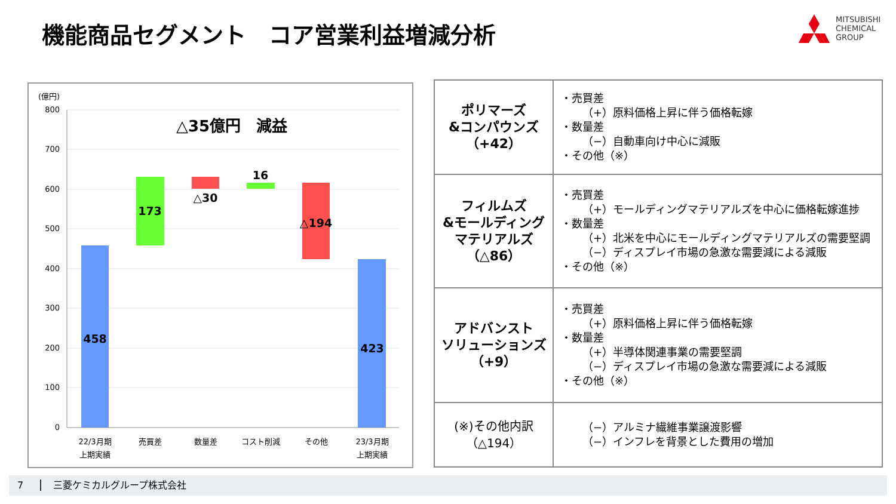機能商品セグメント　コア営業利益増減分析
MITSUBISHI
CHEMICAL
GROUP
(億円)
800
700
600
500
400
300
200
100
0
△35億円　減益
458
173
△30
16
△194
423
22/3月期
上期実績
売買差
数量差
コスト削減
その他
23/3月期
上期実績
| ポリマーズ &コンパウンズ （+42） | ・売買差 （+）原料価格上昇に伴う価格転嫁 ・数量差 （−）自動車向け中心に減販 ・その他（※） |
| フィルムズ &モールディング マテリアルズ （△86） | ・売買差 （+）モールディングマテリアルズを中心に価格転嫁進捗 ・数量差 （+）北米を中心にモールディングマテリアルズの需要堅調 （−）ディスプレイ市場の急激な需要減による減販 ・その他（※） |
| アドバンスト ソリューションズ （+9） | ・売買差 （+）原料価格上昇に伴う価格転嫁 ・数量差 （+）半導体関連事業の需要堅調 （−）ディスプレイ市場の急激な需要減による減販 ・その他（※） |
| (※)その他内訳 （△194） | （−）アルミナ繊維事業譲渡影響 （−）インフレを背景とした費用の増加 |
7 三菱ケミカルグループ株式会社